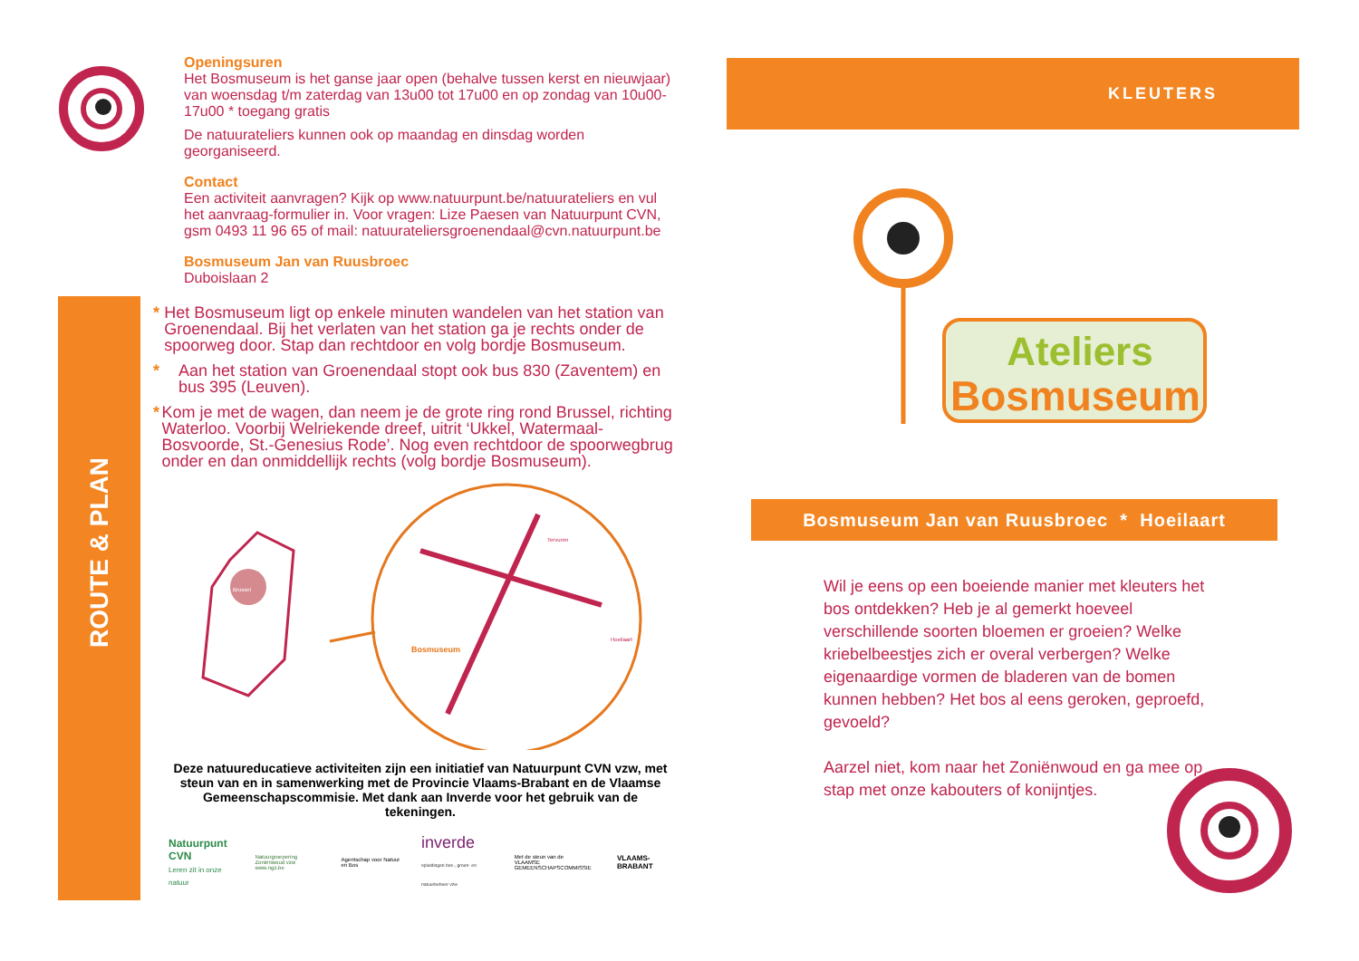ROUTE & PLAN
Openingsuren
Het Bosmuseum is het ganse jaar open (behalve tussen kerst en nieuwjaar) van woensdag t/m zaterdag van 13u00 tot 17u00 en op zondag van 10u00-17u00 * toegang gratis
De natuurateliers kunnen ook op maandag en dinsdag worden georganiseerd.
Contact
Een activiteit aanvragen? Kijk op www.natuurpunt.be/natuurateliers en vul het aanvraag-formulier in. Voor vragen: Lize Paesen van Natuurpunt CVN, gsm 0493 11 96 65 of mail: natuurateliersgroenendaal@cvn.natuurpunt.be
Bosmuseum Jan van Ruusbroec
Duboislaan 2
* Het Bosmuseum ligt op enkele minuten wandelen van het station van Groenendaal. Bij het verlaten van het station ga je rechts onder de spoorweg door. Stap dan rechtdoor en volg bordje Bosmuseum.
* Aan het station van Groenendaal stopt ook bus 830 (Zaventem) en bus 395 (Leuven).
* Kom je met de wagen, dan neem je de grote ring rond Brussel, richting Waterloo. Voorbij Welriekende dreef, uitrit ‘Ukkel, Watermaal-Bosvoorde, St.-Genesius Rode’. Nog even rechtdoor de spoorwegbrug onder en dan onmiddellijk rechts (volg bordje Bosmuseum).
Bosmuseum
Hoeilaart
Tervuren
Brussel
Deze natuureducatieve activiteiten zijn een initiatief van Natuurpunt CVN vzw, met steun van en in samenwerking met de Provincie Vlaams-Brabant en de Vlaamse Gemeenschapscommisie. Met dank aan Inverde voor het gebruik van de tekeningen.
Natuurpunt CVN
Leren zit in onze natuur
Natuurgroepering Zoniënwoud vzw
www.ngz.be
Agentschap voor Natuur en Bos
inverde
opleidingen bos-, groen- en natuurbeheer vzw
Met de steun van de
VLAAMSE GEMEENSCHAPSCOMMISSIE
VLAAMS-BRABANT
KLEUTERS
Ateliers
Bosmuseum
Bosmuseum Jan van Ruusbroec * Hoeilaart
Wil je eens op een boeiende manier met kleuters het bos ontdekken? Heb je al gemerkt hoeveel verschillende soorten bloemen er groeien? Welke kriebelbeestjes zich er overal verbergen? Welke eigenaardige vormen de bladeren van de bomen kunnen hebben? Het bos al eens geroken, geproefd, gevoeld?
Aarzel niet, kom naar het Zoniënwoud en ga mee op stap met onze kabouters of konijntjes.